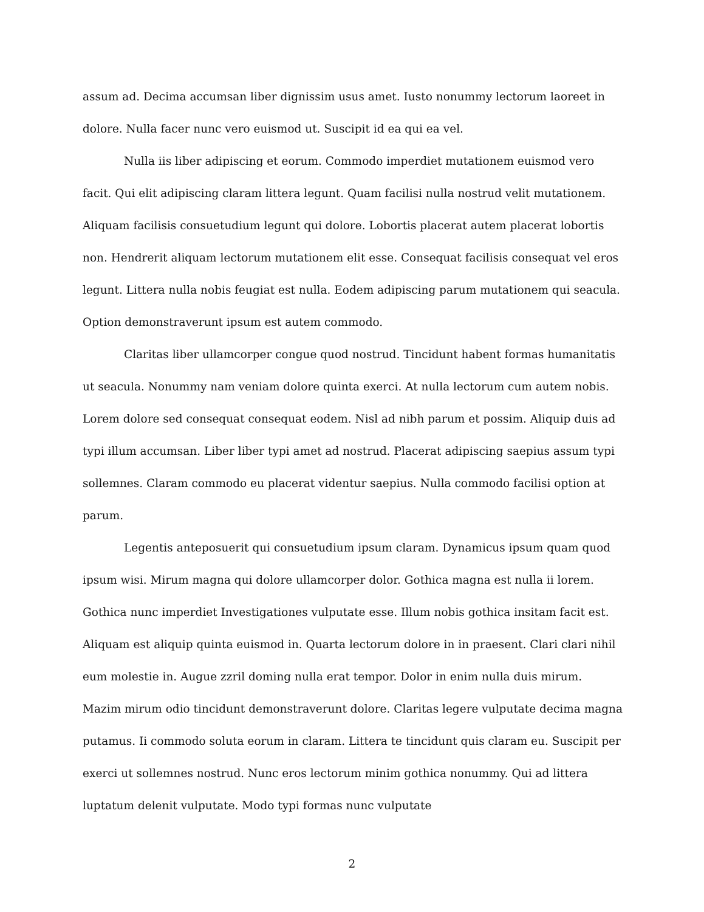assum ad. Decima accumsan liber dignissim usus amet. Iusto nonummy lectorum laoreet in dolore. Nulla facer nunc vero euismod ut. Suscipit id ea qui ea vel.
Nulla iis liber adipiscing et eorum. Commodo imperdiet mutationem euismod vero facit. Qui elit adipiscing claram littera legunt. Quam facilisi nulla nostrud velit mutationem. Aliquam facilisis consuetudium legunt qui dolore. Lobortis placerat autem placerat lobortis non. Hendrerit aliquam lectorum mutationem elit esse. Consequat facilisis consequat vel eros legunt. Littera nulla nobis feugiat est nulla. Eodem adipiscing parum mutationem qui seacula. Option demonstraverunt ipsum est autem commodo.
Claritas liber ullamcorper congue quod nostrud. Tincidunt habent formas humanitatis ut seacula. Nonummy nam veniam dolore quinta exerci. At nulla lectorum cum autem nobis. Lorem dolore sed consequat consequat eodem. Nisl ad nibh parum et possim. Aliquip duis ad typi illum accumsan. Liber liber typi amet ad nostrud. Placerat adipiscing saepius assum typi sollemnes. Claram commodo eu placerat videntur saepius. Nulla commodo facilisi option at parum.
Legentis anteposuerit qui consuetudium ipsum claram. Dynamicus ipsum quam quod ipsum wisi. Mirum magna qui dolore ullamcorper dolor. Gothica magna est nulla ii lorem. Gothica nunc imperdiet Investigationes vulputate esse. Illum nobis gothica insitam facit est. Aliquam est aliquip quinta euismod in. Quarta lectorum dolore in in praesent. Clari clari nihil eum molestie in. Augue zzril doming nulla erat tempor. Dolor in enim nulla duis mirum. Mazim mirum odio tincidunt demonstraverunt dolore. Claritas legere vulputate decima magna putamus. Ii commodo soluta eorum in claram. Littera te tincidunt quis claram eu. Suscipit per exerci ut sollemnes nostrud. Nunc eros lectorum minim gothica nonummy. Qui ad littera luptatum delenit vulputate. Modo typi formas nunc vulputate
2